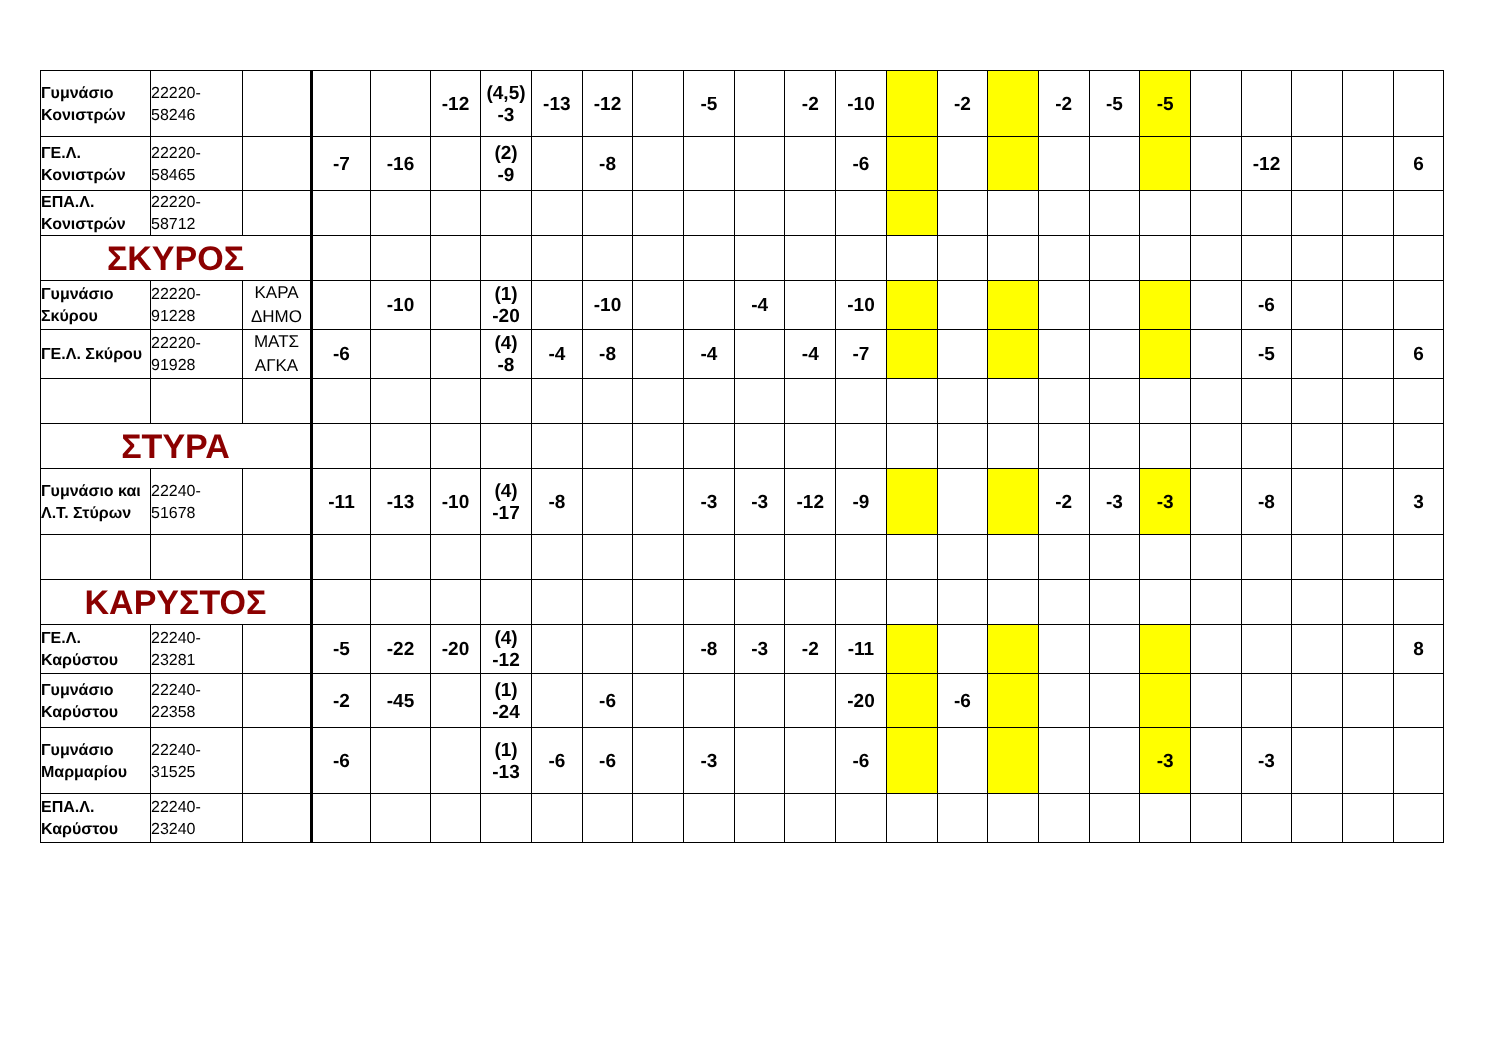| Γυμνάσιο Κονιστρών | 22220-58246 | | | | -12 | (4,5) -3 | -13 | -12 | | -5 | | -2 | -10 | | -2 | | -2 | -5 | -5 | | | | | |
| ΓΕ.Λ. Κονιστρών | 22220-58465 | | -7 | -16 | | (2) -9 | | -8 | | | | | -6 | | | | | | | | -12 | | | 6 |
| ΕΠΑ.Λ. Κονιστρών | 22220-58712 | | | | | | | | | | | | | | | | | | | | | | | |
| ΣΚΥΡΟΣ | | | | | | | | | | | | | | | | | | | | | | | | |
| Γυμνάσιο Σκύρου | 22220-91228 | ΚΑΡΑ ΔΗΜΟ | | -10 | | (1) -20 | | -10 | | | -4 | | -10 | | | | | | | | -6 | | | |
| ΓΕ.Λ. Σκύρου | 22220-91928 | ΜΑΤΣ ΑΓΚΑ | -6 | | | (4) -8 | -4 | -8 | | -4 | | -4 | -7 | | | | | | | | -5 | | | 6 |
| ΣΤΥΡΑ | | | | | | | | | | | | | | | | | | | | | | | | |
| Γυμνάσιο και Λ.Τ. Στύρων | 22240-51678 | | -11 | -13 | -10 | (4) -17 | -8 | | | -3 | -3 | -12 | -9 | | | | -2 | -3 | -3 | | -8 | | | 3 |
| ΚΑΡΥΣΤΟΣ | | | | | | | | | | | | | | | | | | | | | | | | |
| ΓΕ.Λ. Καρύστου | 22240-23281 | | -5 | -22 | -20 | (4) -12 | | | | -8 | -3 | -2 | -11 | | | | | | | | | | | 8 |
| Γυμνάσιο Καρύστου | 22240-22358 | | -2 | -45 | | (1) -24 | | -6 | | | | | -20 | | -6 | | | | | | | | | |
| Γυμνάσιο Μαρμαρίου | 22240-31525 | | -6 | | | (1) -13 | -6 | -6 | | -3 | | | -6 | | | | | | -3 | | -3 | | | |
| ΕΠΑ.Λ. Καρύστου | 22240-23240 | | | | | | | | | | | | | | | | | | | | | | | |